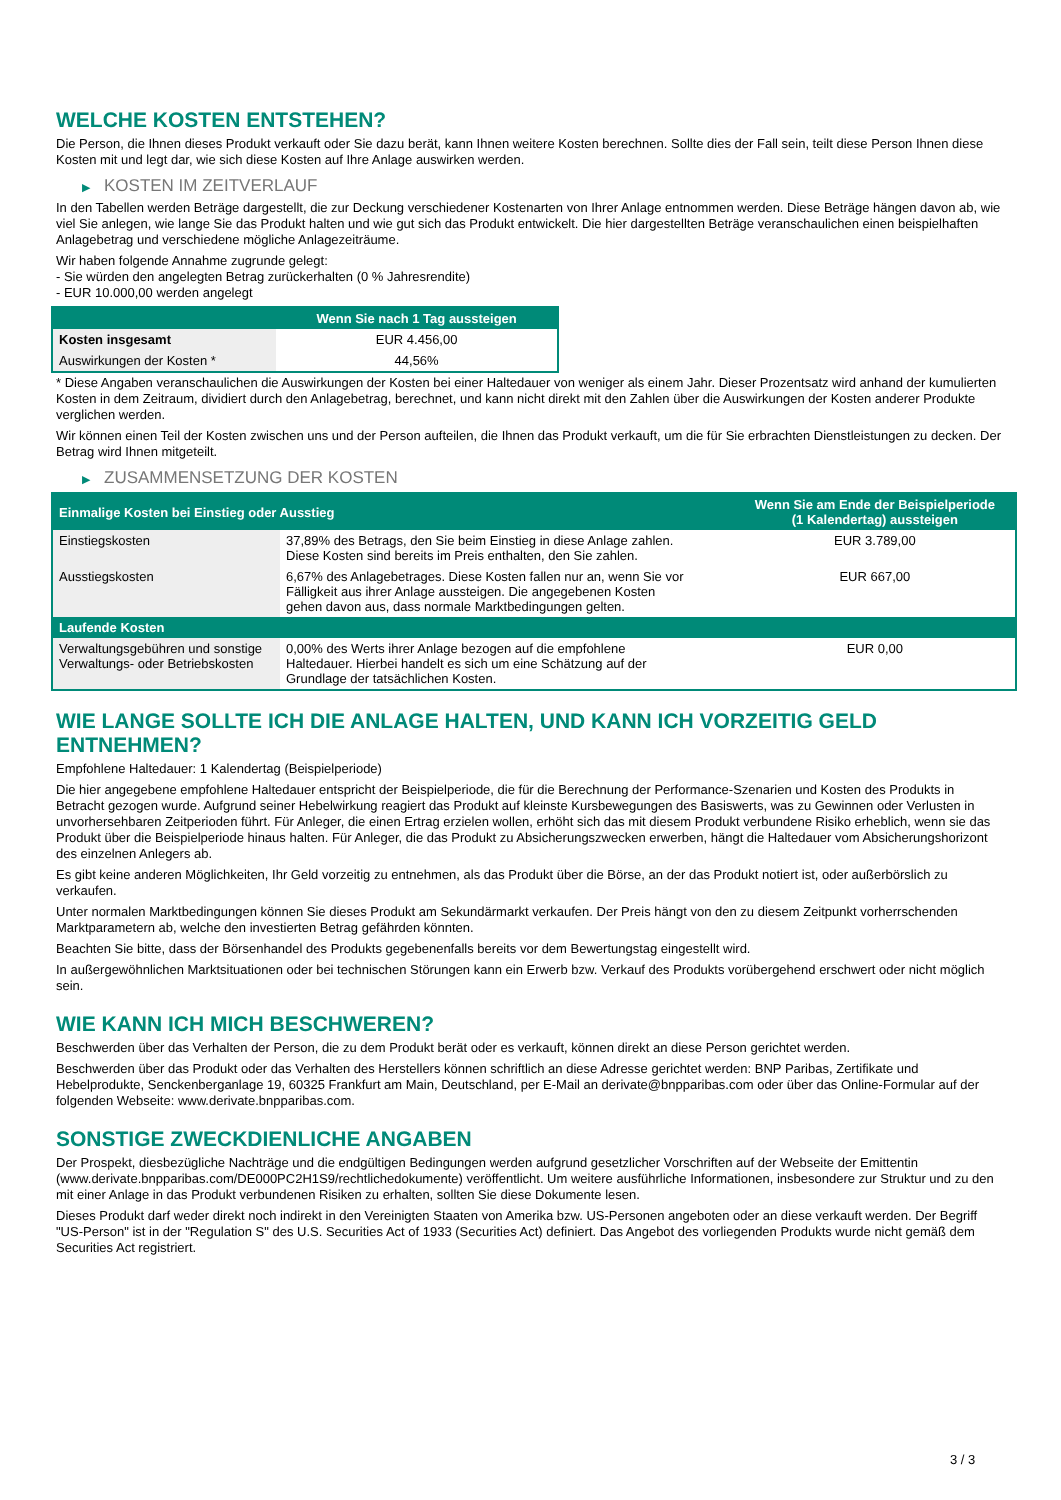WELCHE KOSTEN ENTSTEHEN?
Die Person, die Ihnen dieses Produkt verkauft oder Sie dazu berät, kann Ihnen weitere Kosten berechnen. Sollte dies der Fall sein, teilt diese Person Ihnen diese Kosten mit und legt dar, wie sich diese Kosten auf Ihre Anlage auswirken werden.
▶ KOSTEN IM ZEITVERLAUF
In den Tabellen werden Beträge dargestellt, die zur Deckung verschiedener Kostenarten von Ihrer Anlage entnommen werden. Diese Beträge hängen davon ab, wie viel Sie anlegen, wie lange Sie das Produkt halten und wie gut sich das Produkt entwickelt. Die hier dargestellten Beträge veranschaulichen einen beispielhaften Anlagebetrag und verschiedene mögliche Anlagezeiträume.
Wir haben folgende Annahme zugrunde gelegt:
- Sie würden den angelegten Betrag zurückerhalten (0 % Jahresrendite)
- EUR 10.000,00 werden angelegt
| | Wenn Sie nach 1 Tag aussteigen |
| --- | --- |
| Kosten insgesamt | EUR 4.456,00 |
| Auswirkungen der Kosten * | 44,56% |
* Diese Angaben veranschaulichen die Auswirkungen der Kosten bei einer Haltedauer von weniger als einem Jahr. Dieser Prozentsatz wird anhand der kumulierten Kosten in dem Zeitraum, dividiert durch den Anlagebetrag, berechnet, und kann nicht direkt mit den Zahlen über die Auswirkungen der Kosten anderer Produkte verglichen werden.
Wir können einen Teil der Kosten zwischen uns und der Person aufteilen, die Ihnen das Produkt verkauft, um die für Sie erbrachten Dienstleistungen zu decken. Der Betrag wird Ihnen mitgeteilt.
▶ ZUSAMMENSETZUNG DER KOSTEN
| Einmalige Kosten bei Einstieg oder Ausstieg | | Wenn Sie am Ende der Beispielperiode (1 Kalendertag) aussteigen |
| --- | --- | --- |
| Einstiegskosten | 37,89% des Betrags, den Sie beim Einstieg in diese Anlage zahlen. Diese Kosten sind bereits im Preis enthalten, den Sie zahlen. | EUR 3.789,00 |
| Ausstiegskosten | 6,67% des Anlagebetrages. Diese Kosten fallen nur an, wenn Sie vor Fälligkeit aus ihrer Anlage aussteigen. Die angegebenen Kosten gehen davon aus, dass normale Marktbedingungen gelten. | EUR 667,00 |
| Laufende Kosten | | |
| Verwaltungsgebühren und sonstige Verwaltungs- oder Betriebskosten | 0,00% des Werts ihrer Anlage bezogen auf die empfohlene Haltedauer. Hierbei handelt es sich um eine Schätzung auf der Grundlage der tatsächlichen Kosten. | EUR 0,00 |
WIE LANGE SOLLTE ICH DIE ANLAGE HALTEN, UND KANN ICH VORZEITIG GELD ENTNEHMEN?
Empfohlene Haltedauer: 1 Kalendertag (Beispielperiode)
Die hier angegebene empfohlene Haltedauer entspricht der Beispielperiode, die für die Berechnung der Performance-Szenarien und Kosten des Produkts in Betracht gezogen wurde. Aufgrund seiner Hebelwirkung reagiert das Produkt auf kleinste Kursbewegungen des Basiswerts, was zu Gewinnen oder Verlusten in unvorhersehbaren Zeitperioden führt. Für Anleger, die einen Ertrag erzielen wollen, erhöht sich das mit diesem Produkt verbundene Risiko erheblich, wenn sie das Produkt über die Beispielperiode hinaus halten. Für Anleger, die das Produkt zu Absicherungszwecken erwerben, hängt die Haltedauer vom Absicherungshorizont des einzelnen Anlegers ab.
Es gibt keine anderen Möglichkeiten, Ihr Geld vorzeitig zu entnehmen, als das Produkt über die Börse, an der das Produkt notiert ist, oder außerbörslich zu verkaufen.
Unter normalen Marktbedingungen können Sie dieses Produkt am Sekundärmarkt verkaufen. Der Preis hängt von den zu diesem Zeitpunkt vorherrschenden Marktparametern ab, welche den investierten Betrag gefährden könnten.
Beachten Sie bitte, dass der Börsenhandel des Produkts gegebenenfalls bereits vor dem Bewertungstag eingestellt wird.
In außergewöhnlichen Marktsituationen oder bei technischen Störungen kann ein Erwerb bzw. Verkauf des Produkts vorübergehend erschwert oder nicht möglich sein.
WIE KANN ICH MICH BESCHWEREN?
Beschwerden über das Verhalten der Person, die zu dem Produkt berät oder es verkauft, können direkt an diese Person gerichtet werden.
Beschwerden über das Produkt oder das Verhalten des Herstellers können schriftlich an diese Adresse gerichtet werden: BNP Paribas, Zertifikate und Hebelprodukte, Senckenberganlage 19, 60325 Frankfurt am Main, Deutschland, per E-Mail an derivate@bnpparibas.com oder über das Online-Formular auf der folgenden Webseite: www.derivate.bnpparibas.com.
SONSTIGE ZWECKDIENLICHE ANGABEN
Der Prospekt, diesbezügliche Nachträge und die endgültigen Bedingungen werden aufgrund gesetzlicher Vorschriften auf der Webseite der Emittentin (www.derivate.bnpparibas.com/DE000PC2H1S9/rechtlichedokumente) veröffentlicht. Um weitere ausführliche Informationen, insbesondere zur Struktur und zu den mit einer Anlage in das Produkt verbundenen Risiken zu erhalten, sollten Sie diese Dokumente lesen.
Dieses Produkt darf weder direkt noch indirekt in den Vereinigten Staaten von Amerika bzw. US-Personen angeboten oder an diese verkauft werden. Der Begriff "US-Person" ist in der "Regulation S" des U.S. Securities Act of 1933 (Securities Act) definiert. Das Angebot des vorliegenden Produkts wurde nicht gemäß dem Securities Act registriert.
3 / 3